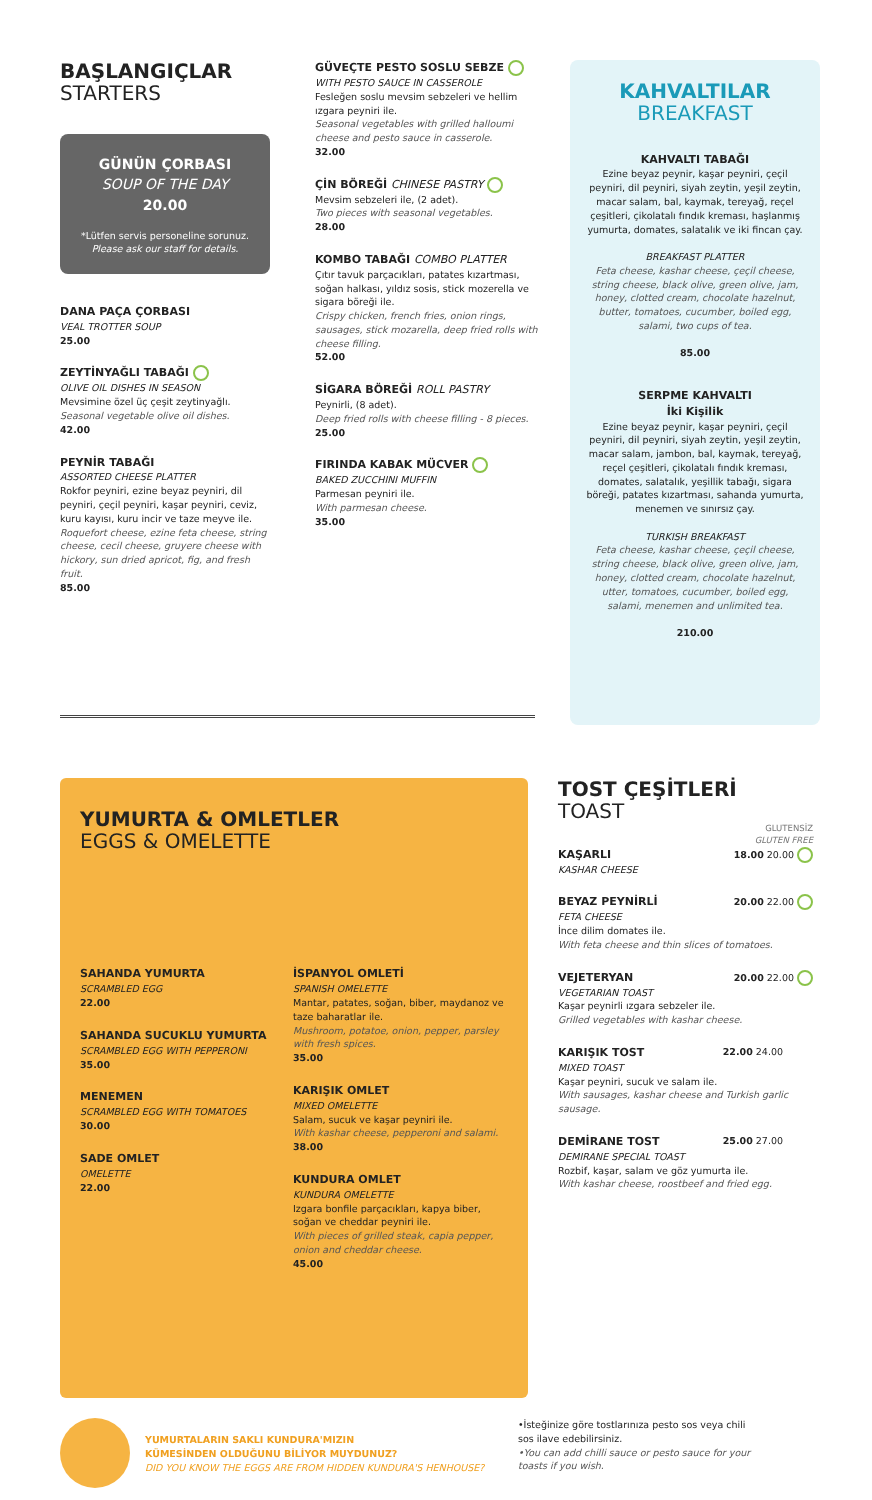BAŞLANGIÇLAR
STARTERS
GÜNÜN ÇORBASI
SOUP OF THE DAY
20.00
*Lütfen servis personeline sorunuz.
Please ask our staff for details.
DANA PAÇA ÇORBASI
VEAL TROTTER SOUP
25.00
ZEYTİNYAĞLI TABAĞI
OLIVE OIL DISHES IN SEASON
Mevsimine özel üç çeşit zeytinyağlı.
Seasonal vegetable olive oil dishes.
42.00
PEYNİR TABAĞI
ASSORTED CHEESE PLATTER
Rokfor peyniri, ezine beyaz peyniri, dil peyniri, çeçil peyniri, kaşar peyniri, ceviz, kuru kayısı, kuru incir ve taze meyve ile.
Roquefort cheese, ezine feta cheese, string cheese, cecil cheese, gruyere cheese with hickory, sun dried apricot, fig, and fresh fruit.
85.00
GÜVEÇTE PESTO SOSLU SEBZE
WITH PESTO SAUCE IN CASSEROLE
Fesleğen soslu mevsim sebzeleri ve hellim ızgara peyniri ile.
Seasonal vegetables with grilled halloumi cheese and pesto sauce in casserole.
32.00
ÇİN BÖREĞİ CHINESE PASTRY
Mevsim sebzeleri ile, (2 adet).
Two pieces with seasonal vegetables.
28.00
KOMBO TABAĞI COMBO PLATTER
Çıtır tavuk parçacıkları, patates kızartması, soğan halkası, yıldız sosis, stick mozerella ve sigara böreği ile.
Crispy chicken, french fries, onion rings, sausages, stick mozarella, deep fried rolls with cheese filling.
52.00
SİGARA BÖREĞİ ROLL PASTRY
Peynirli, (8 adet).
Deep fried rolls with cheese filling - 8 pieces.
25.00
FIRINDA KABAK MÜCVER
BAKED ZUCCHINI MUFFIN
Parmesan peyniri ile.
With parmesan cheese.
35.00
KAHVALTILAR
BREAKFAST
KAHVALTI TABAĞI
Ezine beyaz peynir, kaşar peyniri, çeçil peyniri, dil peyniri, siyah zeytin, yeşil zeytin, macar salam, bal, kaymak, tereyağ, reçel çeşitleri, çikolatalı fındık kreması, haşlanmış yumurta, domates, salatalık ve iki fincan çay.
BREAKFAST PLATTER
Feta cheese, kashar cheese, çeçil cheese, string cheese, black olive, green olive, jam, honey, clotted cream, chocolate hazelnut, butter, tomatoes, cucumber, boiled egg, salami, two cups of tea.
85.00
SERPME KAHVALTI
İki Kişilik
Ezine beyaz peynir, kaşar peyniri, çeçil peyniri, dil peyniri, siyah zeytin, yeşil zeytin, macar salam, jambon, bal, kaymak, tereyağ, reçel çeşitleri, çikolatalı fındık kreması, domates, salatalık, yeşillik tabağı, sigara böreği, patates kızartması, sahanda yumurta, menemen ve sınırsız çay.
TURKISH BREAKFAST
Feta cheese, kashar cheese, çeçil cheese, string cheese, black olive, green olive, jam, honey, clotted cream, chocolate hazelnut, utter, tomatoes, cucumber, boiled egg, salami, menemen and unlimited tea.
210.00
YUMURTA & OMLETLER
EGGS & OMELETTE
SAHANDA YUMURTA
SCRAMBLED EGG
22.00
SAHANDA SUCUKLU YUMURTA
SCRAMBLED EGG WITH PEPPERONI
35.00
MENEMEN
SCRAMBLED EGG WITH TOMATOES
30.00
SADE OMLET
OMELETTE
22.00
İSPANYOL OMLETİ
SPANISH OMELETTE
Mantar, patates, soğan, biber, maydanoz ve taze baharatlar ile.
Mushroom, potatoe, onion, pepper, parsley with fresh spices.
35.00
KARIŞIK OMLET
MIXED OMELETTE
Salam, sucuk ve kaşar peyniri ile.
With kashar cheese, pepperoni and salami.
38.00
KUNDURA OMLET
KUNDURA OMELETTE
Izgara bonfile parçacıkları, kapya biber, soğan ve cheddar peyniri ile.
With pieces of grilled steak, capia pepper, onion and cheddar cheese.
45.00
TOST ÇEŞİTLERİ
TOAST
GLUTENSİZ
GLUTEN FREE
18.00 20.00
KAŞARLI
KASHAR CHEESE
20.00 22.00
BEYAZ PEYNİRLİ
FETA CHEESE
İnce dilim domates ile.
With feta cheese and thin slices of tomatoes.
20.00 22.00
VEJETERYAN
VEGETARIAN TOAST
Kaşar peynirli ızgara sebzeler ile.
Grilled vegetables with kashar cheese.
22.00 24.00
KARIŞIK TOST
MIXED TOAST
Kaşar peyniri, sucuk ve salam ile.
With sausages, kashar cheese and Turkish garlic sausage.
25.00 27.00
DEMİRANE TOST
DEMIRANE SPECIAL TOAST
Rozbif, kaşar, salam ve göz yumurta ile.
With kashar cheese, roostbeef and fried egg.
YUMURTALARIN SAKLI KUNDURA'MIZIN
KÜMESİNDEN OLDUĞUNU BİLİYOR MUYDUNUZ?
DID YOU KNOW THE EGGS ARE FROM HIDDEN KUNDURA'S HENHOUSE?
•İsteğinize göre tostlarınıza pesto sos veya chili sos ilave edebilirsiniz.
•You can add chilli sauce or pesto sauce for your toasts if you wish.